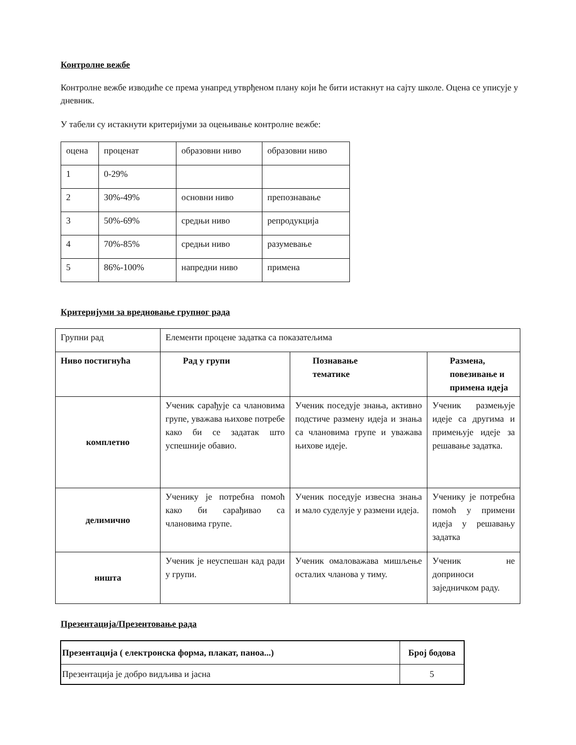Контролне вежбе
Контролне вежбе изводиће се према унапред утврђеном плану који ће бити истакнут на сајту школе. Оцена се уписује у дневник.
У табели су истакнути критеријуми за оцењивање контролне вежбе:
| оцена | проценат | образовни ниво | образовни ниво |
| 1 | 0-29% | | |
| 2 | 30%-49% | основни ниво | препознавање |
| 3 | 50%-69% | средњи ниво | репродукција |
| 4 | 70%-85% | средњи ниво | разумевање |
| 5 | 86%-100% | напредни ниво | примена |
Критеријуми за вредновање групног рада
| Групни рад | Елементи процене задатка са показатељима | | |
| Ниво постигнућа | Рад у групи | Познавање тематике | Размена, повезивање и примена идеја |
| комплетно | Ученик сарађује са члановима групе, уважава њихове потребе како би се задатак што успешније обавио. | Ученик поседује знања, активно подстиче размену идеја и знања са члановима групе и уважава њихове идеје. | Ученик размењује идеје са другима и примењује идеје за решавање задатка. |
| делимично | Ученику је потребна помоћ како би сарађивао са члановима групе. | Ученик поседује извесна знања и мало суделује у размени идеја. | Ученику је потребна помоћ у примени идеја у решавању задатка |
| ништа | Ученик је неуспешан кад ради у групи. | Ученик омаловажава мишљење осталих чланова у тиму. | Ученик не доприноси заједничком раду. |
Презентација/Презентовање рада
| Презентација ( електронска форма, плакат, паноа...) | Број бодова |
| --- | --- |
| Презентација је добро видљива и јасна | 5 |